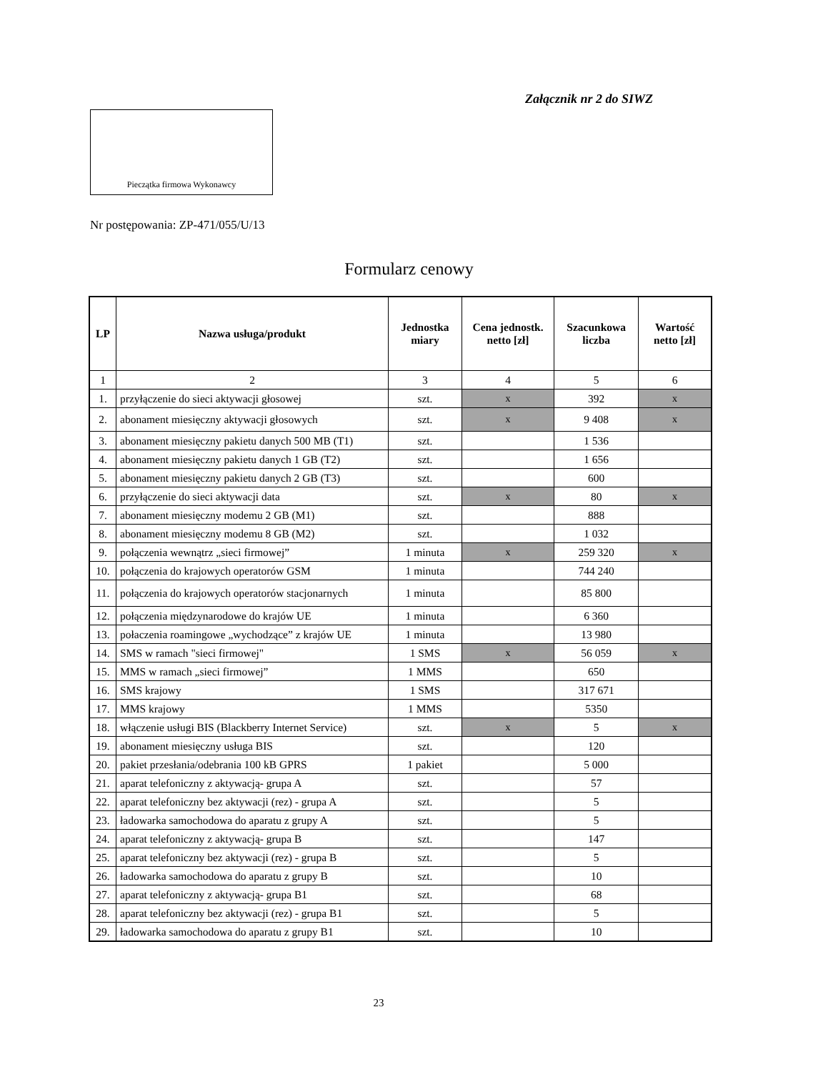Załącznik nr 2 do SIWZ
Pieczątka firmowa Wykonawcy
Nr postępowania: ZP-471/055/U/13
Formularz cenowy
| LP | Nazwa usługa/produkt | Jednostka miary | Cena jednostk. netto [zł] | Szacunkowa liczba | Wartość netto [zł] |
| --- | --- | --- | --- | --- | --- |
| 1 | 2 | 3 | 4 | 5 | 6 |
| 1. | przyłączenie do sieci aktywacji głosowej | szt. | x | 392 | x |
| 2. | abonament miesięczny aktywacji głosowych | szt. | x | 9 408 | x |
| 3. | abonament miesięczny pakietu danych 500 MB (T1) | szt. | | 1 536 | |
| 4. | abonament miesięczny pakietu danych 1 GB (T2) | szt. | | 1 656 | |
| 5. | abonament miesięczny pakietu danych 2 GB (T3) | szt. | | 600 | |
| 6. | przyłączenie do sieci aktywacji data | szt. | x | 80 | x |
| 7. | abonament miesięczny modemu 2 GB (M1) | szt. | | 888 | |
| 8. | abonament miesięczny modemu 8 GB (M2) | szt. | | 1 032 | |
| 9. | połączenia wewnątrz „sieci firmowej” | 1 minuta | x | 259 320 | x |
| 10. | połączenia do krajowych operatorów GSM | 1 minuta | | 744 240 | |
| 11. | połączenia do krajowych operatorów stacjonarnych | 1 minuta | | 85 800 | |
| 12. | połączenia międzynarodowe do krajów UE | 1 minuta | | 6 360 | |
| 13. | połaczenia roamingowe „wychodzące” z krajów UE | 1 minuta | | 13 980 | |
| 14. | SMS w ramach "sieci firmowej" | 1 SMS | x | 56 059 | x |
| 15. | MMS w ramach „sieci firmowej” | 1 MMS | | 650 | |
| 16. | SMS krajowy | 1 SMS | | 317 671 | |
| 17. | MMS krajowy | 1 MMS | | 5350 | |
| 18. | włączenie usługi BIS (Blackberry Internet Service) | szt. | x | 5 | x |
| 19. | abonament miesięczny usługa BIS | szt. | | 120 | |
| 20. | pakiet przesłania/odebrania 100 kB GPRS | 1 pakiet | | 5 000 | |
| 21. | aparat telefoniczny z aktywacją- grupa A | szt. | | 57 | |
| 22. | aparat telefoniczny bez aktywacji (rez) - grupa A | szt. | | 5 | |
| 23. | ładowarka samochodowa do aparatu z grupy A | szt. | | 5 | |
| 24. | aparat telefoniczny z aktywacją- grupa B | szt. | | 147 | |
| 25. | aparat telefoniczny bez aktywacji (rez) - grupa B | szt. | | 5 | |
| 26. | ładowarka samochodowa do aparatu z grupy B | szt. | | 10 | |
| 27. | aparat telefoniczny z aktywacją- grupa B1 | szt. | | 68 | |
| 28. | aparat telefoniczny bez aktywacji (rez) - grupa B1 | szt. | | 5 | |
| 29. | ładowarka samochodowa do aparatu z grupy B1 | szt. | | 10 | |
23